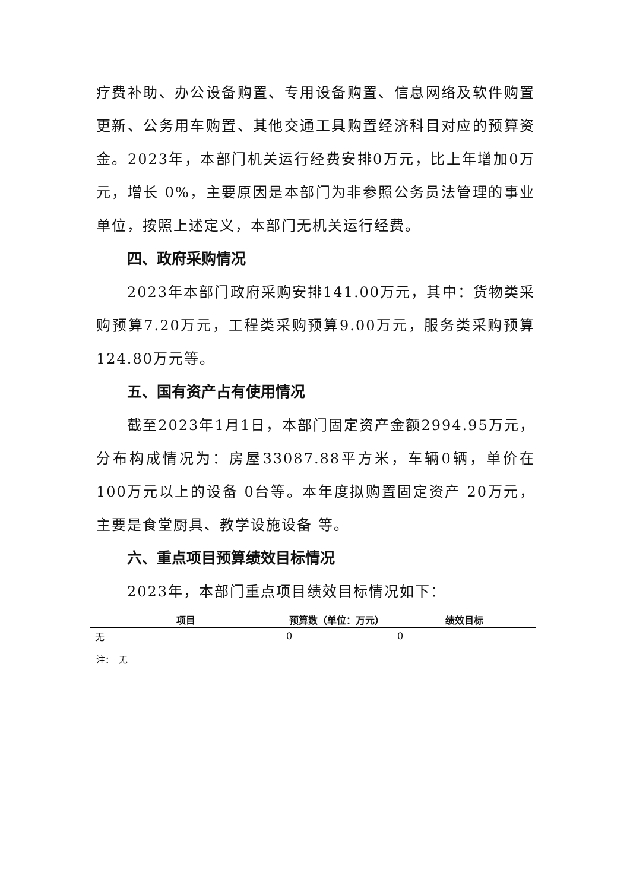疗费补助、办公设备购置、专用设备购置、信息网络及软件购置更新、公务用车购置、其他交通工具购置经济科目对应的预算资金。2023年，本部门机关运行经费安排0万元，比上年增加0万元，增长 0%，主要原因是本部门为非参照公务员法管理的事业单位，按照上述定义，本部门无机关运行经费。
四、政府采购情况
2023年本部门政府采购安排141.00万元，其中：货物类采购预算7.20万元，工程类采购预算9.00万元，服务类采购预算124.80万元等。
五、国有资产占有使用情况
截至2023年1月1日，本部门固定资产金额2994.95万元，分布构成情况为：房屋33087.88平方米，车辆0辆，单价在100万元以上的设备 0台等。本年度拟购置固定资产 20万元，主要是食堂厨具、教学设施设备 等。
六、重点项目预算绩效目标情况
2023年，本部门重点项目绩效目标情况如下：
| 项目 | 预算数（单位：万元） | 绩效目标 |
| --- | --- | --- |
| 无 | 0 | 0 |
注：　无